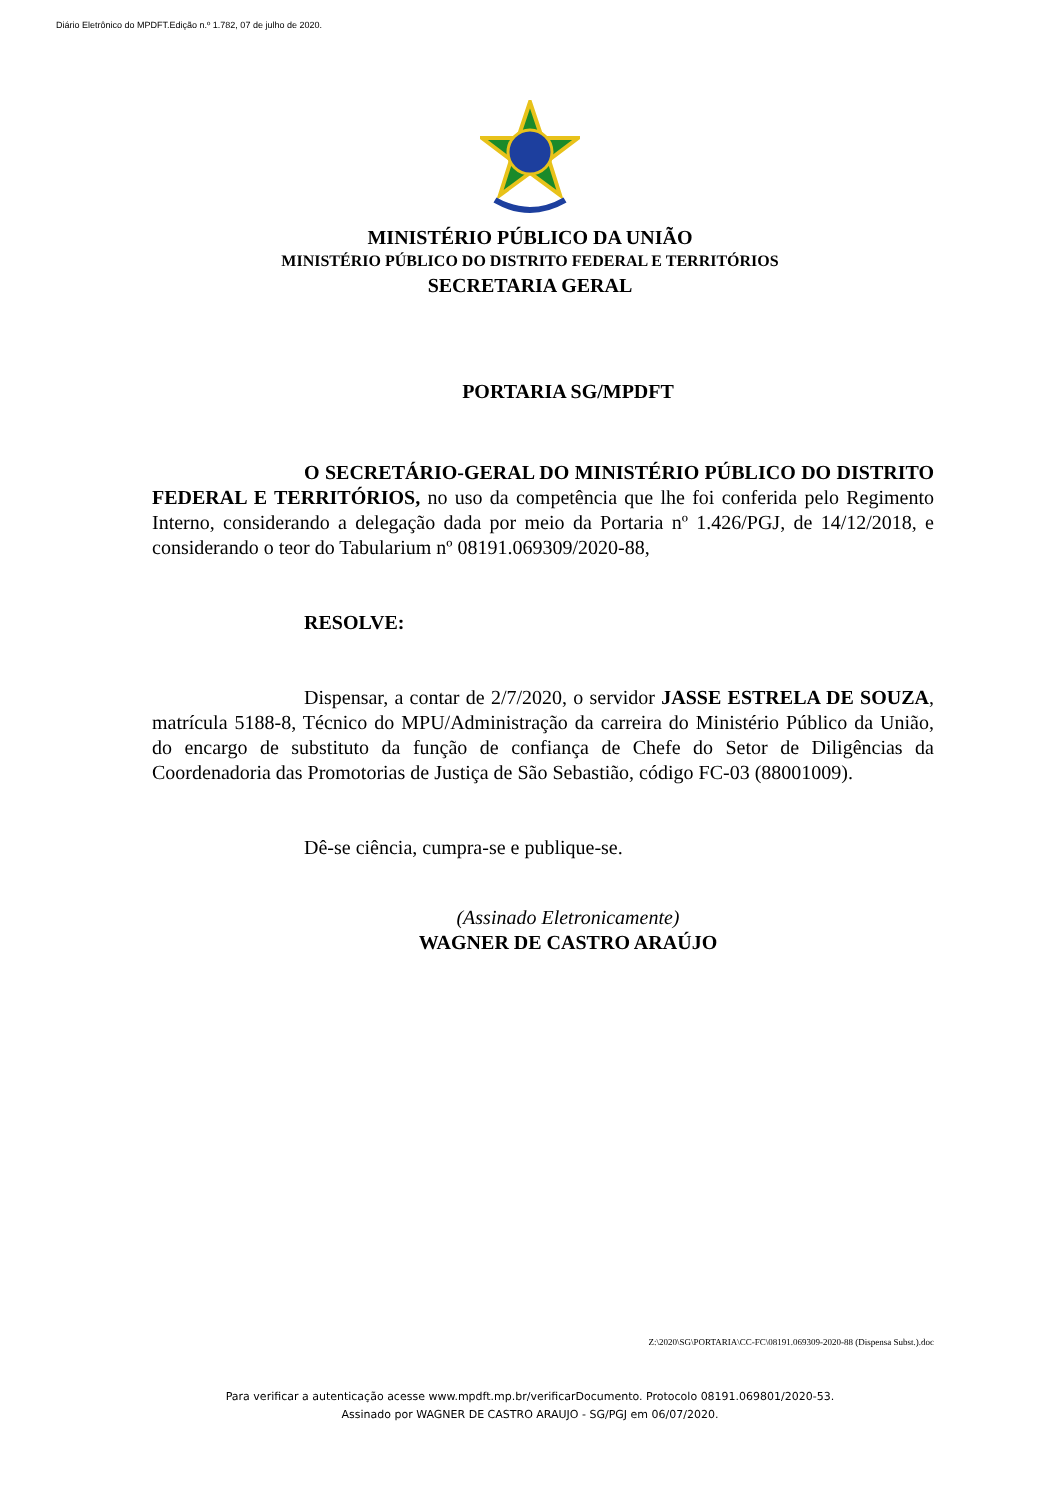Diário Eletrônico do MPDFT.Edição n.º 1.782, 07 de julho de 2020.
MINISTÉRIO PÚBLICO DA UNIÃO
MINISTÉRIO PÚBLICO DO DISTRITO FEDERAL E TERRITÓRIOS
SECRETARIA GERAL
PORTARIA SG/MPDFT
O SECRETÁRIO-GERAL DO MINISTÉRIO PÚBLICO DO DISTRITO FEDERAL E TERRITÓRIOS, no uso da competência que lhe foi conferida pelo Regimento Interno, considerando a delegação dada por meio da Portaria nº 1.426/PGJ, de 14/12/2018, e considerando o teor do Tabularium nº 08191.069309/2020-88,
RESOLVE:
Dispensar, a contar de 2/7/2020, o servidor JASSE ESTRELA DE SOUZA, matrícula 5188-8, Técnico do MPU/Administração da carreira do Ministério Público da União, do encargo de substituto da função de confiança de Chefe do Setor de Diligências da Coordenadoria das Promotorias de Justiça de São Sebastião, código FC-03 (88001009).
Dê-se ciência, cumpra-se e publique-se.
(Assinado Eletronicamente)
WAGNER DE CASTRO ARAÚJO
Z:\2020\SG\PORTARIA\CC-FC\08191.069309-2020-88 (Dispensa Subst.).doc
Para verificar a autenticação acesse www.mpdft.mp.br/verificarDocumento. Protocolo 08191.069801/2020-53.
Assinado por WAGNER DE CASTRO ARAUJO - SG/PGJ em 06/07/2020.